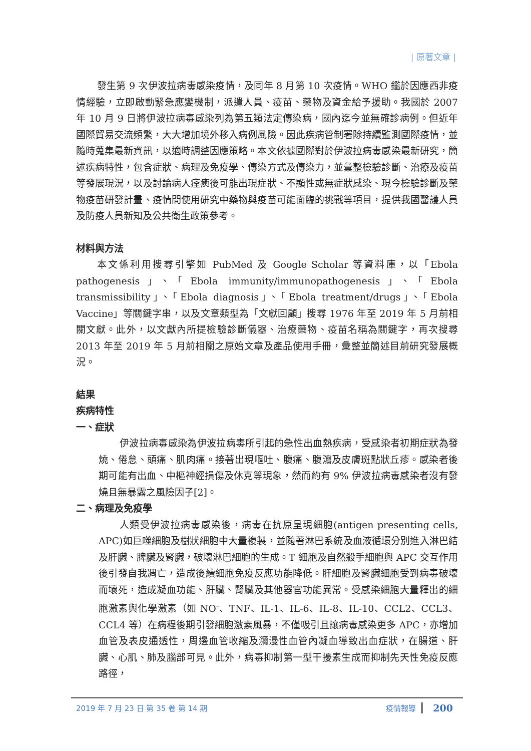| 原著文章 |
發生第 9 次伊波拉病毒感染疫情，及同年 8 月第 10 次疫情。WHO 鑑於因應西非疫情經驗，立即啟動緊急應變機制，派遣人員、疫苗、藥物及資金給予援助。我國於 2007 年 10 月 9 日將伊波拉病毒感染列為第五類法定傳染病，國內迄今並無確診病例。但近年國際貿易交流頻繁，大大增加境外移入病例風險。因此疾病管制署除持續監測國際疫情，並隨時蒐集最新資訊，以適時調整因應策略。本文依據國際對於伊波拉病毒感染最新研究，簡述疾病特性，包含症狀、病理及免疫學、傳染方式及傳染力，並彙整檢驗診斷、治療及疫苗等發展現況，以及討論病人痊癒後可能出現症狀、不顯性或無症狀感染、現今檢驗診斷及藥物疫苗研發計畫、疫情間使用研究中藥物與疫苗可能面臨的挑戰等項目，提供我國醫護人員及防疫人員新知及公共衛生政策參考。
材料與方法
本文係利用搜尋引擎如 PubMed 及 Google Scholar 等資料庫，以「Ebola pathogenesis」、「Ebola immunity/immunopathogenesis」、「Ebola transmissibility」、「Ebola diagnosis」、「Ebola treatment/drugs」、「Ebola Vaccine」等關鍵字串，以及文章類型為「文獻回顧」搜尋 1976 年至 2019 年 5 月前相關文獻。此外，以文獻內所提檢驗診斷儀器、治療藥物、疫苗名稱為關鍵字，再次搜尋 2013 年至 2019 年 5 月前相關之原始文章及產品使用手冊，彙整並簡述目前研究發展概況。
結果
疾病特性
一、症狀
伊波拉病毒感染為伊波拉病毒所引起的急性出血熱疾病，受感染者初期症狀為發燒、倦怠、頭痛、肌肉痛。接著出現嘔吐、腹痛、腹瀉及皮膚斑點狀丘疹。感染者後期可能有出血、中樞神經損傷及休克等現象，然而約有 9% 伊波拉病毒感染者沒有發燒且無暴露之風險因子[2]。
二、病理及免疫學
人類受伊波拉病毒感染後，病毒在抗原呈現細胞(antigen presenting cells, APC)如巨噬細胞及樹狀細胞中大量複製，並隨著淋巴系統及血液循環分別進入淋巴結及肝臟、脾臟及腎臟，破壞淋巴細胞的生成。T 細胞及自然殺手細胞與 APC 交互作用後引發自我凋亡，造成後續細胞免疫反應功能降低。肝細胞及腎臟細胞受到病毒破壞而壞死，造成凝血功能、肝臟、腎臟及其他器官功能異常。受感染細胞大量釋出的細胞激素與化學激素（如 NO<sup>-</sup>、TNF、IL-1、IL-6、IL-8、IL-10、CCL2、CCL3、CCL4 等）在病程後期引發細胞激素風暴，不僅吸引且讓病毒感染更多 APC，亦增加血管及表皮通透性，周邊血管收縮及瀰漫性血管內凝血導致出血症狀，在腸道、肝臟、心肌、肺及腦部可見。此外，病毒抑制第一型干擾素生成而抑制先天性免疫反應路徑，
2019 年 7 月 23 日 第 35 卷 第 14 期 疫情報導 200